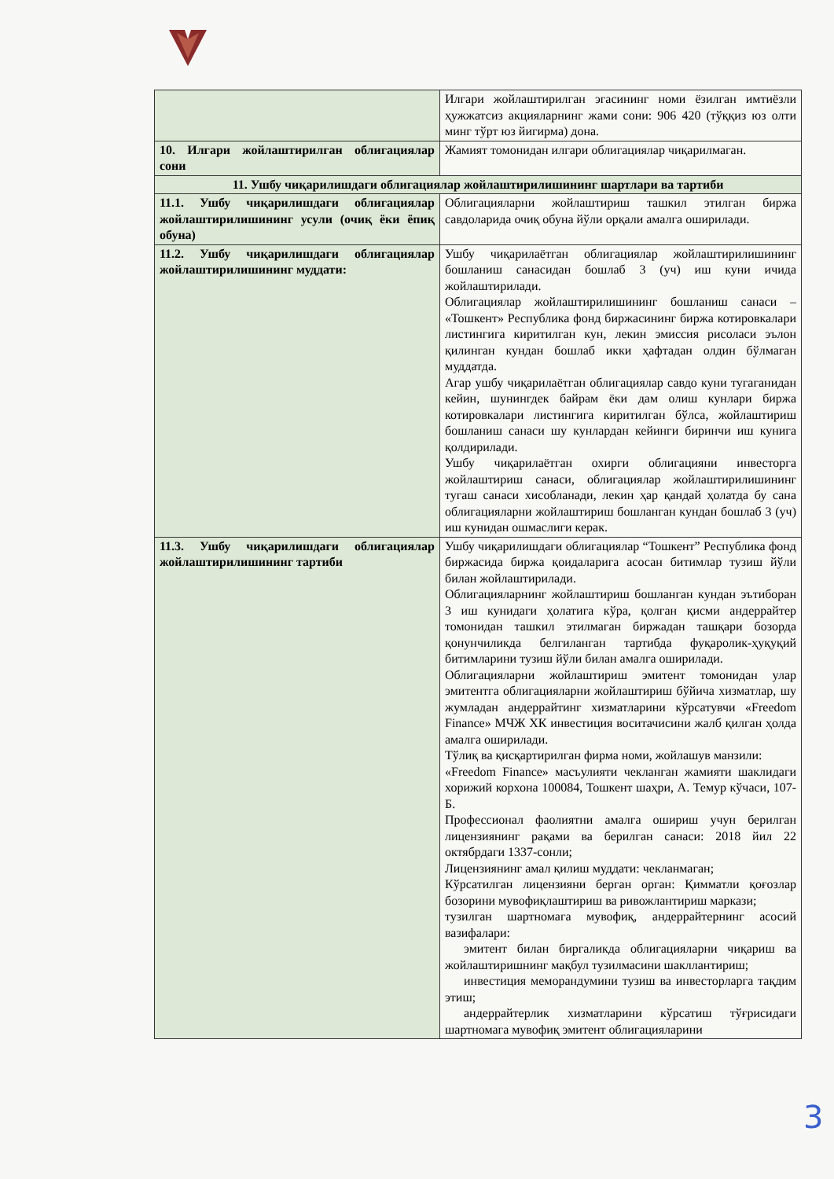| | Илгари жойлаштирилган эгасининг номи ёзилган имтиёзли ҳужжатсиз акцияларнинг жами сони: 906 420 (тўққиз юз олти минг тўрт юз йигирма) дона. |
| 10. Илгари жойлаштирилган облигациялар сони | Жамият томонидан илгари облигациялар чиқарилмаган. |
| 11. Ушбу чиқарилишдаги облигациялар жойлаштирилишининг шартлари ва тартиби | |
| 11.1. Ушбу чиқарилишдаги облигациялар жойлаштирилишининг усули (очиқ ёки ёпиқ обуна) | Облигацияларни жойлаштириш ташкил этилган биржа савдоларида очиқ обуна йўли орқали амалга оширилади. |
| 11.2. Ушбу чиқарилишдаги облигациялар жойлаштирилишининг муддати: | Ушбу чиқарилаётган облигациялар жойлаштирилишининг бошланиш санасидан бошлаб 3 (уч) иш куни ичида жойлаштирилади. Облигациялар жойлаштирилишининг бошланиш санаси – «Тошкент» Республика фонд биржасининг биржа котировкалари листингига киритилган кун, лекин эмиссия рисоласи эълон қилинган кундан бошлаб икки ҳафтадан олдин бўлмаган муддатда. Агар ушбу чиқарилаётган облигациялар савдо куни тугаганидан кейин, шунингдек байрам ёки дам олиш кунлари биржа котировкалари листингига киритилган бўлса, жойлаштириш бошланиш санаси шу кунлардан кейинги биринчи иш кунига қолдирилади. Ушбу чиқарилаётган охирги облигацияни инвесторга жойлаштириш санаси, облигациялар жойлаштирилишининг тугаш санаси хисобланади, лекин ҳар қандай ҳолатда бу сана облигацияларни жойлаштириш бошланган кундан бошлаб 3 (уч) иш кунидан ошмаслиги керак. |
| 11.3. Ушбу чиқарилишдаги облигациялар жойлаштирилишининг тартиби | Ушбу чиқарилишдаги облигациялар “Тошкент” Республика фонд биржасида биржа қоидаларига асосан битимлар тузиш йўли билан жойлаштирилади. Облигацияларнинг жойлаштириш бошланган кундан эътиборан 3 иш кунидаги ҳолатига кўра, қолган қисми андеррайтер томонидан ташкил этилмаган биржадан ташқари бозорда қонунчиликда белгиланган тартибда фуқаролик-ҳуқуқий битимларини тузиш йўли билан амалга оширилади. Облигацияларни жойлаштириш эмитент томонидан улар эмитентга облигацияларни жойлаштириш бўйича хизматлар, шу жумладан андеррайтинг хизматларини кўрсатувчи «Freedom Finance» МЧЖ ХК инвестиция воситачисини жалб қилган ҳолда амалга оширилади. Тўлиқ ва қисқартирилган фирма номи, жойлашув манзили: «Freedom Finance» масъулияти чекланган жамияти шаклидаги хорижий корхона 100084, Тошкент шаҳри, А. Темур кўчаси, 107-Б. Профессионал фаолиятни амалга ошириш учун берилган лицензиянинг рақами ва берилган санаси: 2018 йил 22 октябрдаги 1337-сонли; Лицензиянинг амал қилиш муддати: чекланмаган; Кўрсатилган лицензияни берган орган: Қимматли қоғозлар бозорини мувофиқлаштириш ва ривожлантириш маркази; тузилган шартномага мувофиқ, андеррайтернинг асосий вазифалари: эмитент билан биргаликда облигацияларни чиқариш ва жойлаштиришнинг мақбул тузилмасини шакллантириш; инвестиция меморандумини тузиш ва инвесторларга тақдим этиш; андеррайтерлик хизматларини кўрсатиш тўғрисидаги шартномага мувофиқ эмитент облигацияларини |
3